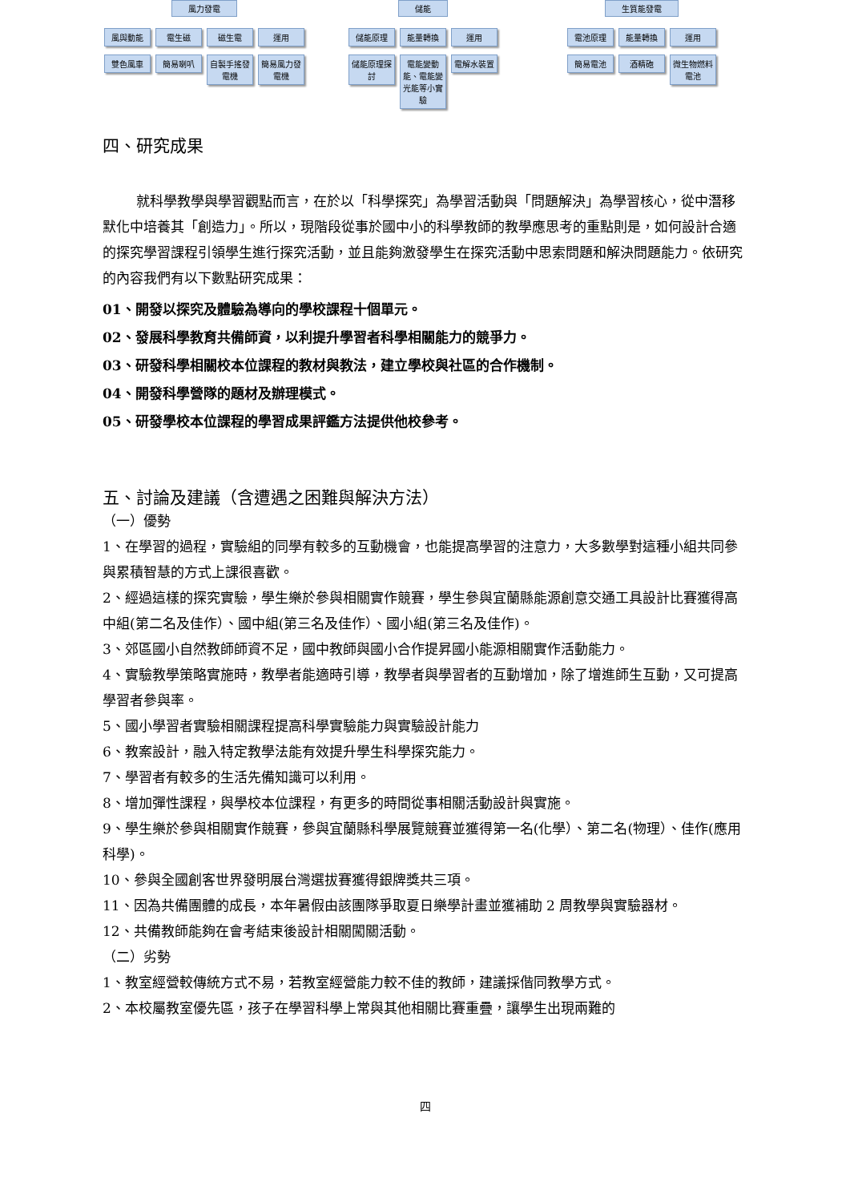風力發電
風與動能
雙色風車
電生磁
簡易喇叭
磁生電
自製手搖發電機
運用
簡易風力發電機
儲能
儲能原理
儲能原理探討
能量轉換
電能變動能、電能變光能等小實驗
運用
電解水裝置
生質能發電
電池原理
簡易電池
能量轉換
酒精砲
運用
微生物燃料電池
四、研究成果
就科學教學與學習觀點而言，在於以「科學探究」為學習活動與「問題解決」為學習核心，從中潛移默化中培養其「創造力」。所以，現階段從事於國中小的科學教師的教學應思考的重點則是，如何設計合適的探究學習課程引領學生進行探究活動，並且能夠激發學生在探究活動中思索問題和解決問題能力。依研究的內容我們有以下數點研究成果：
01、開發以探究及體驗為導向的學校課程十個單元。
02、發展科學教育共備師資，以利提升學習者科學相關能力的競爭力。
03、研發科學相關校本位課程的教材與教法，建立學校與社區的合作機制。
04、開發科學營隊的題材及辦理模式。
05、研發學校本位課程的學習成果評鑑方法提供他校參考。
五、討論及建議（含遭遇之困難與解決方法）
（一）優勢
1、在學習的過程，實驗組的同學有較多的互動機會，也能提高學習的注意力，大多數學對這種小組共同參與累積智慧的方式上課很喜歡。
2、經過這樣的探究實驗，學生樂於參與相關實作競賽，學生參與宜蘭縣能源創意交通工具設計比賽獲得高中組(第二名及佳作）、國中組(第三名及佳作）、國小組(第三名及佳作)。
3、郊區國小自然教師師資不足，國中教師與國小合作提昇國小能源相關實作活動能力。
4、實驗教學策略實施時，教學者能適時引導，教學者與學習者的互動增加，除了增進師生互動，又可提高學習者參與率。
5、國小學習者實驗相關課程提高科學實驗能力與實驗設計能力
6、教案設計，融入特定教學法能有效提升學生科學探究能力。
7、學習者有較多的生活先備知識可以利用。
8、增加彈性課程，與學校本位課程，有更多的時間從事相關活動設計與實施。
9、學生樂於參與相關實作競賽，參與宜蘭縣科學展覽競賽並獲得第一名(化學）、第二名(物理）、佳作(應用科學)。
10、參與全國創客世界發明展台灣選拔賽獲得銀牌獎共三項。
11、因為共備團體的成長，本年暑假由該團隊爭取夏日樂學計畫並獲補助 2 周教學與實驗器材。
12、共備教師能夠在會考結束後設計相關闖關活動。
（二）劣勢
1、教室經營較傳統方式不易，若教室經營能力較不佳的教師，建議採偕同教學方式。
2、本校屬教室優先區，孩子在學習科學上常與其他相關比賽重疊，讓學生出現兩難的
四